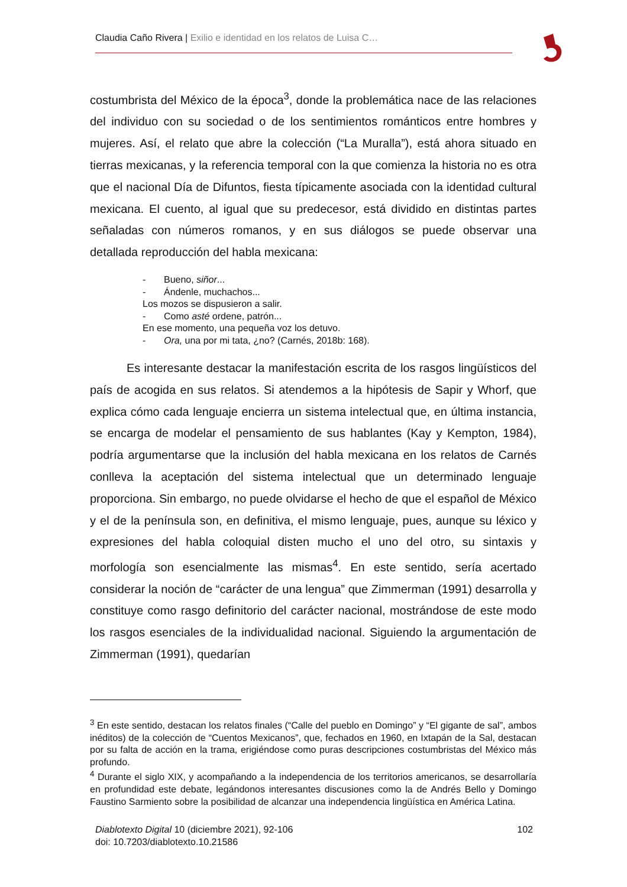Claudia Caño Rivera | Exilio e identidad en los relatos de Luisa C…
costumbrista del México de la época<sup>3</sup>, donde la problemática nace de las relaciones del individuo con su sociedad o de los sentimientos románticos entre hombres y mujeres. Así, el relato que abre la colección (“La Muralla”), está ahora situado en tierras mexicanas, y la referencia temporal con la que comienza la historia no es otra que el nacional Día de Difuntos, fiesta típicamente asociada con la identidad cultural mexicana. El cuento, al igual que su predecesor, está dividido en distintas partes señaladas con números romanos, y en sus diálogos se puede observar una detallada reproducción del habla mexicana:
- Bueno, siñor...
- Ándenle, muchachos...
Los mozos se dispusieron a salir.
- Como asté ordene, patrón...
En ese momento, una pequeña voz los detuvo.
- Ora, una por mi tata, ¿no? (Carnés, 2018b: 168).
Es interesante destacar la manifestación escrita de los rasgos lingüísticos del país de acogida en sus relatos. Si atendemos a la hipótesis de Sapir y Whorf, que explica cómo cada lenguaje encierra un sistema intelectual que, en última instancia, se encarga de modelar el pensamiento de sus hablantes (Kay y Kempton, 1984), podría argumentarse que la inclusión del habla mexicana en los relatos de Carnés conlleva la aceptación del sistema intelectual que un determinado lenguaje proporciona. Sin embargo, no puede olvidarse el hecho de que el español de México y el de la península son, en definitiva, el mismo lenguaje, pues, aunque su léxico y expresiones del habla coloquial disten mucho el uno del otro, su sintaxis y morfología son esencialmente las mismas<sup>4</sup>. En este sentido, sería acertado considerar la noción de “carácter de una lengua” que Zimmerman (1991) desarrolla y constituye como rasgo definitorio del carácter nacional, mostrándose de este modo los rasgos esenciales de la individualidad nacional. Siguiendo la argumentación de Zimmerman (1991), quedarían
<sup>3</sup> En este sentido, destacan los relatos finales (“Calle del pueblo en Domingo” y “El gigante de sal”, ambos inéditos) de la colección de “Cuentos Mexicanos”, que, fechados en 1960, en Ixtapán de la Sal, destacan por su falta de acción en la trama, erigiéndose como puras descripciones costumbristas del México más profundo.
<sup>4</sup> Durante el siglo XIX, y acompañando a la independencia de los territorios americanos, se desarrollaría en profundidad este debate, legándonos interesantes discusiones como la de Andrés Bello y Domingo Faustino Sarmiento sobre la posibilidad de alcanzar una independencia lingüística en América Latina.
102 Diablotexto Digital 10 (diciembre 2021), 92-106
doi: 10.7203/diablotexto.10.21586